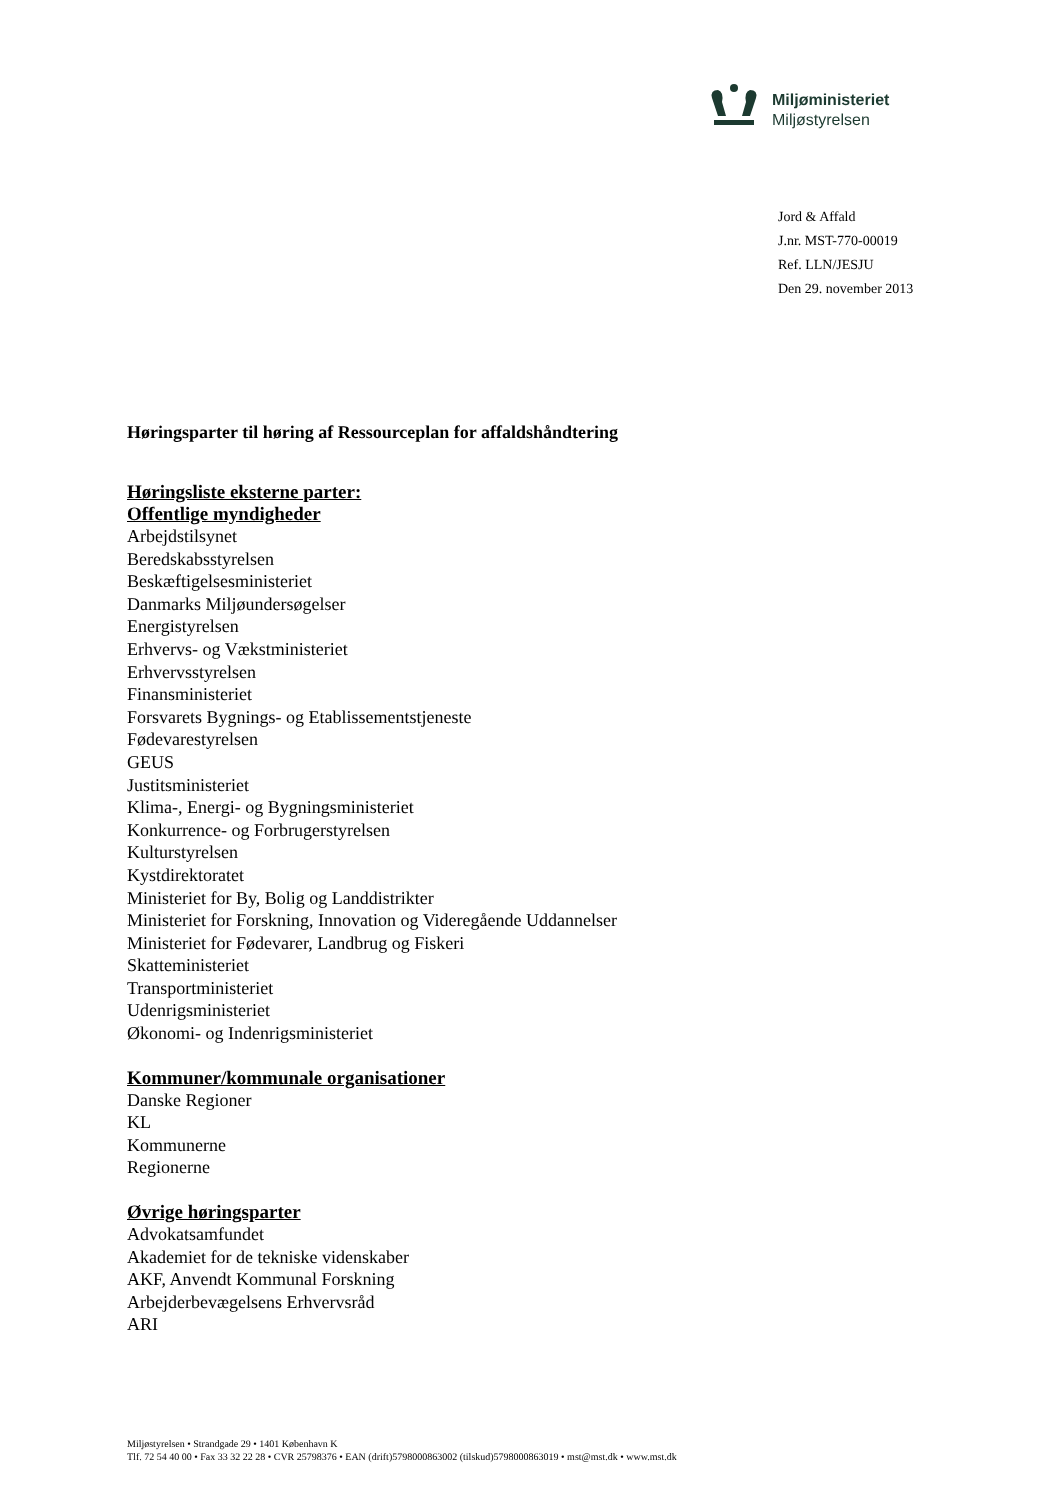Miljøministeriet
Miljøstyrelsen
Jord & Affald
J.nr. MST-770-00019
Ref. LLN/JESJU
Den 29. november 2013
Høringsparter til høring af Ressourceplan for affaldshåndtering
Høringsliste eksterne parter:
Offentlige myndigheder
Arbejdstilsynet
Beredskabsstyrelsen
Beskæftigelsesministeriet
Danmarks Miljøundersøgelser
Energistyrelsen
Erhvervs- og Vækstministeriet
Erhvervsstyrelsen
Finansministeriet
Forsvarets Bygnings- og Etablissementstjeneste
Fødevarestyrelsen
GEUS
Justitsministeriet
Klima-, Energi- og Bygningsministeriet
Konkurrence- og Forbrugerstyrelsen
Kulturstyrelsen
Kystdirektoratet
Ministeriet for By, Bolig og Landdistrikter
Ministeriet for Forskning, Innovation og Videregående Uddannelser
Ministeriet for Fødevarer, Landbrug og Fiskeri
Skatteministeriet
Transportministeriet
Udenrigsministeriet
Økonomi- og Indenrigsministeriet
Kommuner/kommunale organisationer
Danske Regioner
KL
Kommunerne
Regionerne
Øvrige høringsparter
Advokatsamfundet
Akademiet for de tekniske videnskaber
AKF, Anvendt Kommunal Forskning
Arbejderbevægelsens Erhvervsråd
ARI
Miljøstyrelsen • Strandgade 29 • 1401 København K
Tlf. 72 54 40 00 • Fax 33 32 22 28 • CVR 25798376 • EAN (drift)5798000863002 (tilskud)5798000863019 • mst@mst.dk • www.mst.dk